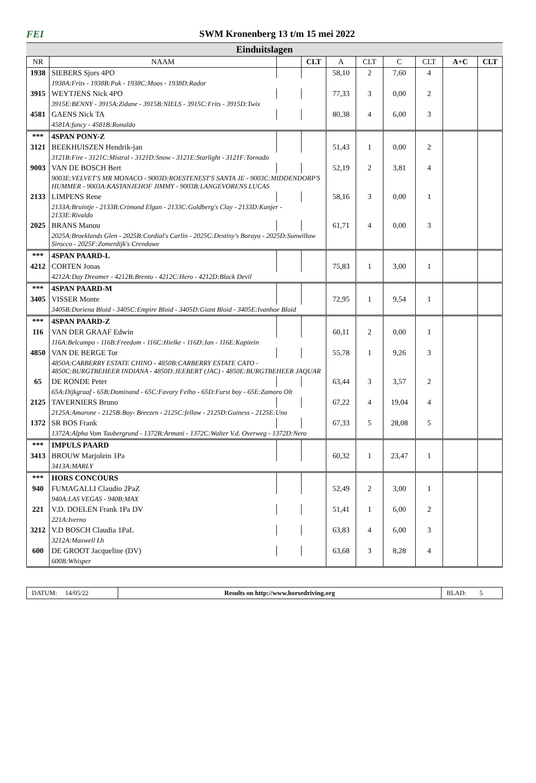FEI
SWM Kronenberg 13 t/m 15 mei 2022
Einduitslagen
| NR | NAAM | | CLT | A | CLT | C | CLT | A+C | CLT |
| --- | --- | --- | --- | --- | --- | --- | --- | --- | --- |
| 1938 | SIEBERS Sjors 4PO | | | 58,10 | 2 | 7,60 | 4 | | |
| | 1938A:Frits - 1938B:Puk - 1938C:Moos - 1938D:Rador | | | | | | | | |
| 3915 | WEYTJENS Nick 4PO | | | 77,33 | 3 | 0,00 | 2 | | |
| | 3915E:BENNY - 3915A:Zidane - 3915B:NIELS - 3915C:Frits - 3915D:Twix | | | | | | | | |
| 4581 | GAENS Nick TA | | | 80,38 | 4 | 6,00 | 3 | | |
| | 4581A:fancy - 4581B:Ronaldo | | | | | | | | |
| *** | 4SPAN PONY-Z | | | | | | | | |
| 3121 | BEEKHUISZEN Hendrik-jan | | | 51,43 | 1 | 0,00 | 2 | | |
| | 3121B:Fire - 3121C:Mistral - 3121D:Snow - 3121E:Starlight - 3121F:Tornado | | | | | | | | |
| 9003 | VAN DE BOSCH Bert | | | 52,19 | 2 | 3,81 | 4 | | |
| | 9003E:VELVET'S MR MONACO - 9003D:ROESTENEST'S SANTA JE - 9003C:MIDDENDORP'S HUMMER - 9003A:KASTANJEHOF JIMMY - 9003B:LANGEVORENS LUCAS | | | | | | | | |
| 2133 | LIMPENS Rene | | | 58,16 | 3 | 0,00 | 1 | | |
| | 2133A:Bruintje - 2133B:Crimond Elgan - 2133C:Goldberg's Clay - 2133D:Kanjer - 2133E:Rivaldo | | | | | | | | |
| 2025 | BRANS Manou | | | 61,71 | 4 | 0,00 | 3 | | |
| | 2025A:Broeklands Glen - 2025B:Cordial's Carlin - 2025C:Destiny's Boraya - 2025D:Sunwillow Sirocco - 2025F:Zomerdijk's Crendowe | | | | | | | | |
| *** | 4SPAN PAARD-L | | | | | | | | |
| 4212 | CORTEN Jonas | | | 75,83 | 1 | 3,00 | 1 | | |
| | 4212A:Day Dreamer - 4212B:Brento - 4212C:Hero - 4212D:Black Devil | | | | | | | | |
| *** | 4SPAN PAARD-M | | | | | | | | |
| 3405 | VISSER Monte | | | 72,95 | 1 | 9,54 | 1 | | |
| | 3405B:Doriena Bloid - 3405C:Empire Bloid - 3405D:Giant Bloid - 3405E:Ivanhoe Bloid | | | | | | | | |
| *** | 4SPAN PAARD-Z | | | | | | | | |
| 116 | VAN DER GRAAF Edwin | | | 60,11 | 2 | 0,00 | 1 | | |
| | 116A:Belcampo - 116B:Freedom - 116C:Hielke - 116D:Jan - 116E:Kapitein | | | | | | | | |
| 4850 | VAN DE BERGE Tor | | | 55,78 | 1 | 9,26 | 3 | | |
| | 4850A:CARBERRY ESTATE CHINO - 4850B:CARBERRY ESTATE CATO - 4850C:BURGTBEHEER INDIANA - 4850D:JEEBERT (JAC) - 4850E:BURGTBEHEER JAQUAR | | | | | | | | |
| 65 | DE RONDE Peter | | | 63,44 | 3 | 3,57 | 2 | | |
| | 65A:Dijkgraaf - 65B:Dominand - 65C:Favory Felho - 65D:Furst boy - 65E:Zamoro Olt | | | | | | | | |
| 2125 | TAVERNIERS Bruno | | | 67,22 | 4 | 19,04 | 4 | | |
| | 2125A:Amarone - 2125B:Boy- Breezen - 2125C:fellow - 2125D:Guiness - 2125E:Uno | | | | | | | | |
| 1372 | SR BOS Frank | | | 67,33 | 5 | 28,08 | 5 | | |
| | 1372A:Alpha Vom Taubergrund - 1372B:Armani - 1372C:Walter V.d. Overweg - 1372D:Nero | | | | | | | | |
| *** | IMPULS PAARD | | | | | | | | |
| 3413 | BROUW Marjolein 1Pa | | | 60,32 | 1 | 23,47 | 1 | | |
| | 3413A:MARLY | | | | | | | | |
| *** | HORS CONCOURS | | | | | | | | |
| 940 | FUMAGALLI Claudio 2PaZ | | | 52,49 | 2 | 3,00 | 1 | | |
| | 940A:LAS VEGAS - 940B:MAX | | | | | | | | |
| 221 | V.D. DOELEN Frank 1Pa DV | | | 51,41 | 1 | 6,00 | 2 | | |
| | 221A:Iverno | | | | | | | | |
| 3212 | V.D BOSCH Claudia 1PaL | | | 63,83 | 4 | 6,00 | 3 | | |
| | 3212A:Maxwell Lh | | | | | | | | |
| 600 | DE GROOT Jacqueline (DV) | | | 63,68 | 3 | 8,28 | 4 | | |
| | 600B:Whisper | | | | | | | | |
DATUM: 14/05/22 Results on http://www.horsedriving.org
BLAD: 5